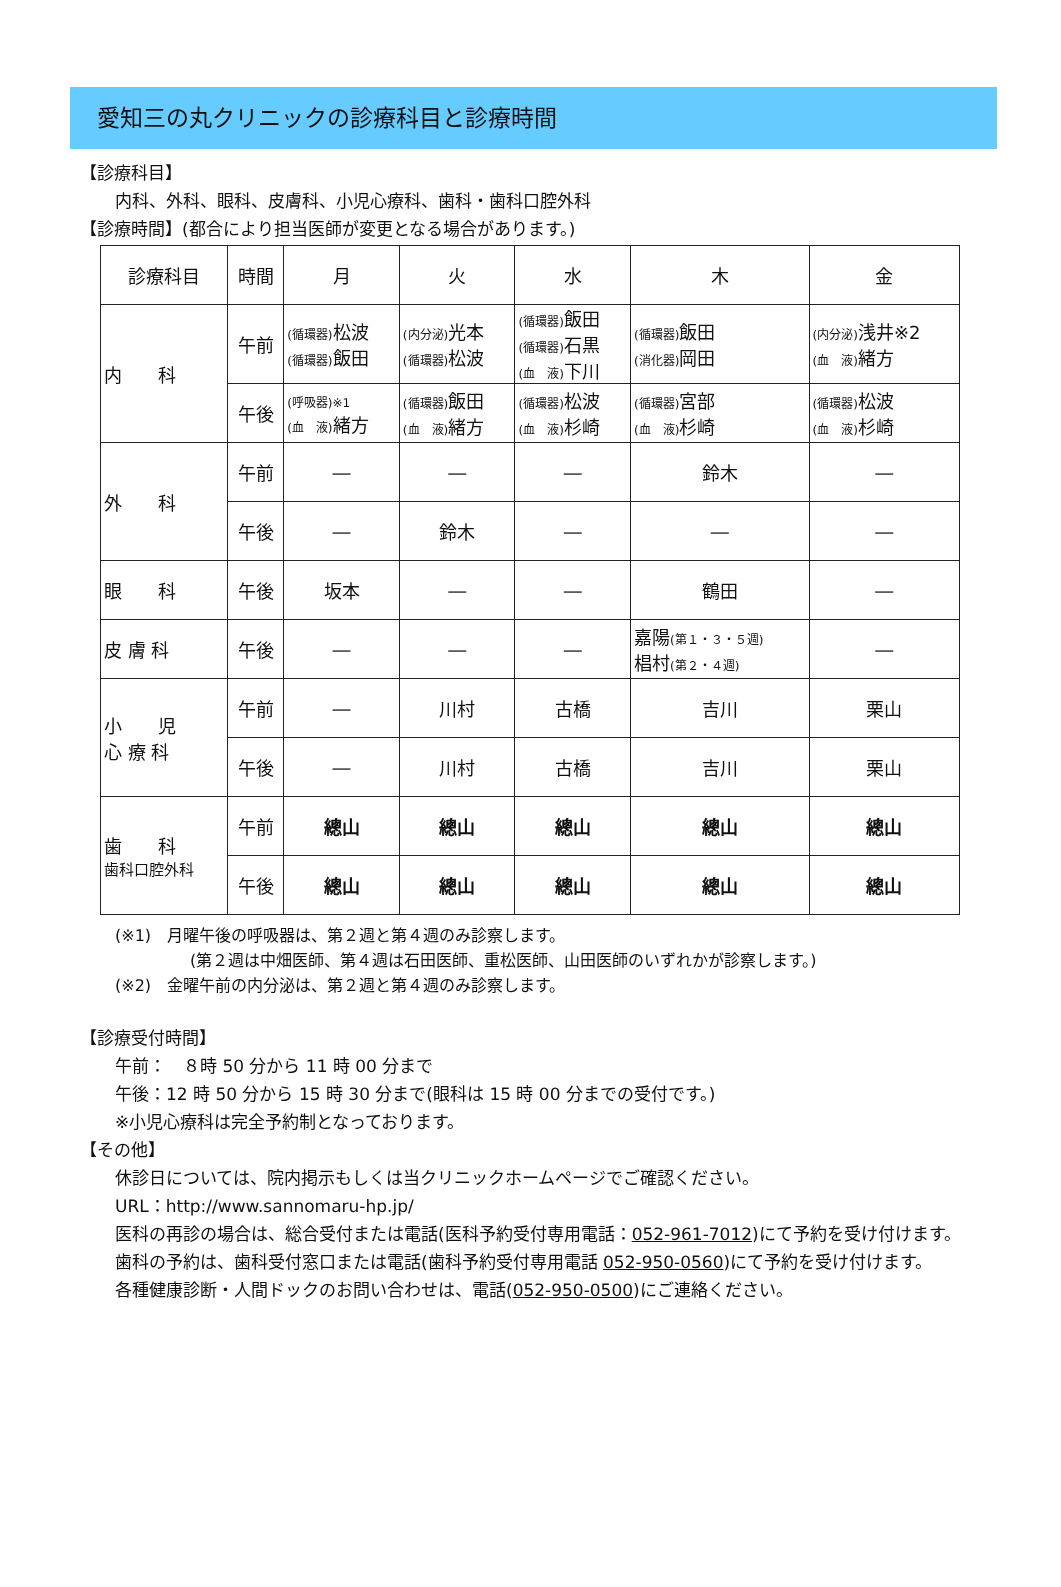愛知三の丸クリニックの診療科目と診療時間
【診療科目】
内科、外科、眼科、皮膚科、小児心療科、歯科・歯科口腔外科
【診療時間】(都合により担当医師が変更となる場合があります。)
| 診療科目 | 時間 | 月 | 火 | 水 | 木 | 金 |
| 内 科 | 午前 | (循環器) 松波 (循環器) 飯田 | (内分泌) 光本 (循環器) 松波 | (循環器) 飯田 (循環器) 石黒 (血 液) 下川 | (循環器) 飯田 (消化器) 岡田 | (内分泌) 浅井※2 (血 液) 緒方 |
| | 午後 | (呼吸器)※1 (血 液) 緒方 | (循環器) 飯田 (血 液) 緒方 | (循環器) 松波 (血 液) 杉崎 | (循環器) 宮部 (血 液) 杉崎 | (循環器) 松波 (血 液) 杉崎 |
| 外 科 | 午前 | ― | ― | ― | 鈴木 | ― |
| | 午後 | ― | 鈴木 | ― | ― | ― |
| 眼 科 | 午後 | 坂本 | ― | ― | 鶴田 | ― |
| 皮 膚 科 | 午後 | ― | ― | ― | 嘉陽 (第１・３・５週) 椙村 (第２・４週) | ― |
| 小 児 心 療 科 | 午前 | ― | 川村 | 古橋 | 吉川 | 栗山 |
| | 午後 | ― | 川村 | 古橋 | 吉川 | 栗山 |
| 歯 科 歯科口腔外科 | 午前 | 總山 | 總山 | 總山 | 總山 | 總山 |
| | 午後 | 總山 | 總山 | 總山 | 總山 | 總山 |
(※1)　月曜午後の呼吸器は、第２週と第４週のみ診察します。
(第２週は中畑医師、第４週は石田医師、重松医師、山田医師のいずれかが診察します。)
(※2)　金曜午前の内分泌は、第２週と第４週のみ診察します。
【診療受付時間】
午前：　８時 50 分から 11 時 00 分まで
午後：12 時 50 分から 15 時 30 分まで(眼科は 15 時 00 分までの受付です。)
※小児心療科は完全予約制となっております。
【その他】
休診日については、院内掲示もしくは当クリニックホームページでご確認ください。
URL：http://www.sannomaru-hp.jp/
医科の再診の場合は、総合受付または電話(医科予約受付専用電話：052-961-7012)にて予約を受け付けます。
歯科の予約は、歯科受付窓口または電話(歯科予約受付専用電話 052-950-0560)にて予約を受け付けます。
各種健康診断・人間ドックのお問い合わせは、電話(052-950-0500)にご連絡ください。